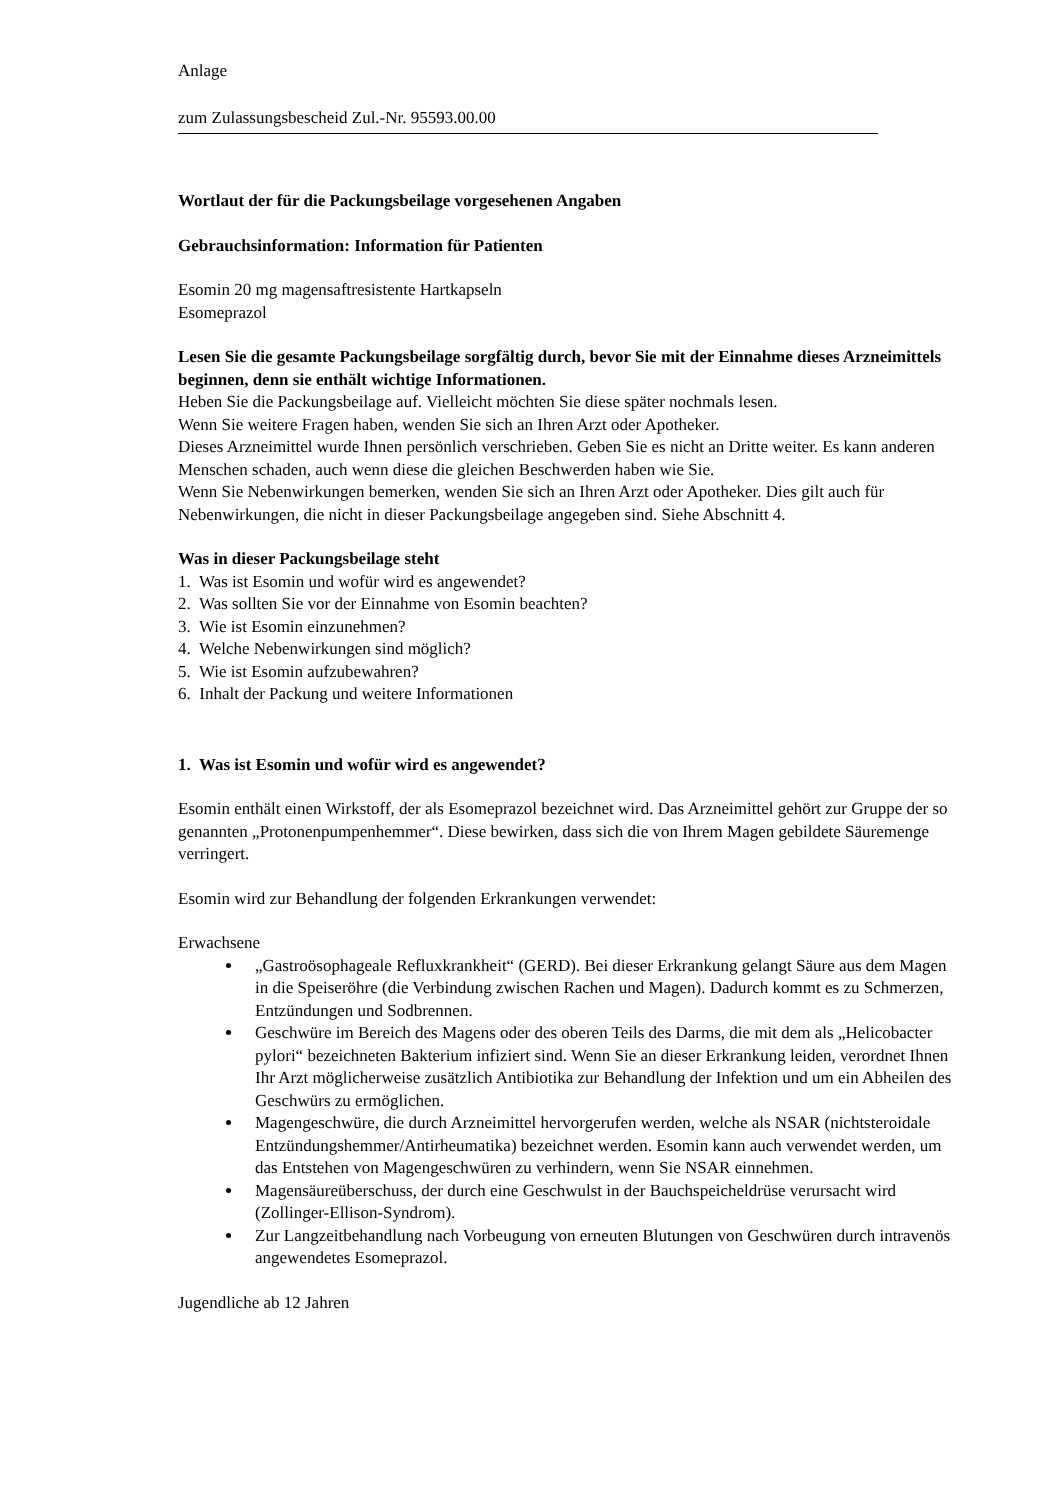Anlage
zum Zulassungsbescheid Zul.-Nr. 95593.00.00
Wortlaut der für die Packungsbeilage vorgesehenen Angaben
Gebrauchsinformation: Information für Patienten
Esomin 20 mg magensaftresistente Hartkapseln
Esomeprazol
Lesen Sie die gesamte Packungsbeilage sorgfältig durch, bevor Sie mit der Einnahme dieses Arzneimittels beginnen, denn sie enthält wichtige Informationen.
Heben Sie die Packungsbeilage auf. Vielleicht möchten Sie diese später nochmals lesen.
Wenn Sie weitere Fragen haben, wenden Sie sich an Ihren Arzt oder Apotheker.
Dieses Arzneimittel wurde Ihnen persönlich verschrieben. Geben Sie es nicht an Dritte weiter. Es kann anderen Menschen schaden, auch wenn diese die gleichen Beschwerden haben wie Sie.
Wenn Sie Nebenwirkungen bemerken, wenden Sie sich an Ihren Arzt oder Apotheker. Dies gilt auch für Nebenwirkungen, die nicht in dieser Packungsbeilage angegeben sind. Siehe Abschnitt 4.
Was in dieser Packungsbeilage steht
1. Was ist Esomin und wofür wird es angewendet?
2. Was sollten Sie vor der Einnahme von Esomin beachten?
3. Wie ist Esomin einzunehmen?
4. Welche Nebenwirkungen sind möglich?
5. Wie ist Esomin aufzubewahren?
6. Inhalt der Packung und weitere Informationen
1. Was ist Esomin und wofür wird es angewendet?
Esomin enthält einen Wirkstoff, der als Esomeprazol bezeichnet wird. Das Arzneimittel gehört zur Gruppe der so genannten „Protonenpumpenhemmer“. Diese bewirken, dass sich die von Ihrem Magen gebildete Säuremenge verringert.
Esomin wird zur Behandlung der folgenden Erkrankungen verwendet:
Erwachsene
„Gastroösophageale Refluxkrankheit“ (GERD). Bei dieser Erkrankung gelangt Säure aus dem Magen in die Speiseröhre (die Verbindung zwischen Rachen und Magen). Dadurch kommt es zu Schmerzen, Entzündungen und Sodbrennen.
Geschwüre im Bereich des Magens oder des oberen Teils des Darms, die mit dem als „Helicobacter pylori“ bezeichneten Bakterium infiziert sind. Wenn Sie an dieser Erkrankung leiden, verordnet Ihnen Ihr Arzt möglicherweise zusätzlich Antibiotika zur Behandlung der Infektion und um ein Abheilen des Geschwürs zu ermöglichen.
Magengeschwüre, die durch Arzneimittel hervorgerufen werden, welche als NSAR (nichtsteroidale Entzündungshemmer/Antirheumatika) bezeichnet werden. Esomin kann auch verwendet werden, um das Entstehen von Magengeschwüren zu verhindern, wenn Sie NSAR einnehmen.
Magensäureüberschuss, der durch eine Geschwulst in der Bauchspeicheldrüse verursacht wird (Zollinger-Ellison-Syndrom).
Zur Langzeitbehandlung nach Vorbeugung von erneuten Blutungen von Geschwüren durch intravenös angewendetes Esomeprazol.
Jugendliche ab 12 Jahren